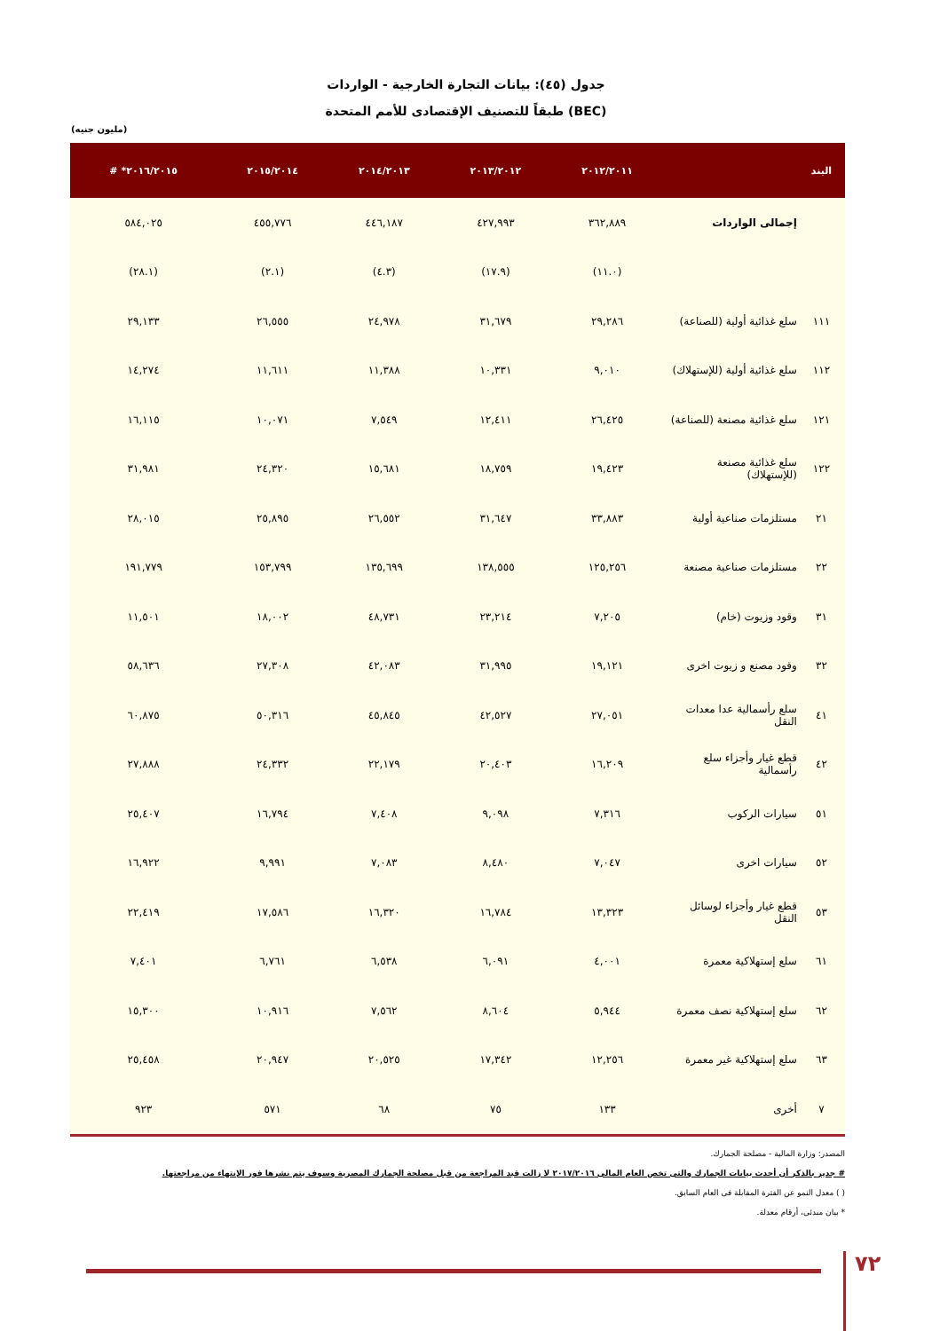جدول (٤٥): بيانات التجارة الخارجية - الواردات
طبقاً للتصنيف الإقتصادى للأمم المتحدة (BEC)
(مليون جنيه)
| البند | | ٢٠١٢/٢٠١١ | ٢٠١٣/٢٠١٢ | ٢٠١٤/٢٠١٣ | ٢٠١٥/٢٠١٤ | ٢٠١٦/٢٠١٥* # |
| --- | --- | --- | --- | --- | --- | --- |
| | إجمالى الواردات | ٣٦٢,٨٨٩ | ٤٢٧,٩٩٣ | ٤٤٦,١٨٧ | ٤٥٥,٧٧٦ | ٥٨٤,٠٢٥ |
| | | (١١.٠) | (١٧.٩) | (٤.٣) | (٢.١) | (٢٨.١) |
| ١١١ | سلع غذائية أولية (للصناعة) | ٢٩,٢٨٦ | ٣١,٦٧٩ | ٢٤,٩٧٨ | ٢٦,٥٥٥ | ٢٩,١٣٣ |
| ١١٢ | سلع غذائية أولية (للإستهلاك) | ٩,٠١٠ | ١٠,٣٣١ | ١١,٣٨٨ | ١١,٦١١ | ١٤,٢٧٤ |
| ١٢١ | سلع غذائية مصنعة (للصناعة) | ٢٦,٤٢٥ | ١٢,٤١١ | ٧,٥٤٩ | ١٠,٠٧١ | ١٦,١١٥ |
| ١٢٢ | سلع غذائية مصنعة (للإستهلاك) | ١٩,٤٢٣ | ١٨,٧٥٩ | ١٥,٦٨١ | ٢٤,٣٢٠ | ٣١,٩٨١ |
| ٢١ | مستلزمات صناعية أولية | ٣٣,٨٨٣ | ٣١,٦٤٧ | ٢٦,٥٥٢ | ٢٥,٨٩٥ | ٢٨,٠١٥ |
| ٢٢ | مستلزمات صناعية مصنعة | ١٢٥,٢٥٦ | ١٣٨,٥٥٥ | ١٣٥,٦٩٩ | ١٥٣,٧٩٩ | ١٩١,٧٧٩ |
| ٣١ | وقود وزيوت (خام) | ٧,٢٠٥ | ٢٣,٢١٤ | ٤٨,٧٣١ | ١٨,٠٠٢ | ١١,٥٠١ |
| ٣٢ | وقود مصنع و زيوت اخرى | ١٩,١٢١ | ٣١,٩٩٥ | ٤٢,٠٨٣ | ٢٧,٣٠٨ | ٥٨,٦٣٦ |
| ٤١ | سلع رأسمالية عدا معدات النقل | ٢٧,٠٥١ | ٤٢,٥٢٧ | ٤٥,٨٤٥ | ٥٠,٣١٦ | ٦٠,٨٧٥ |
| ٤٢ | قطع غيار وأجزاء سلع رأسمالية | ١٦,٢٠٩ | ٢٠,٤٠٣ | ٢٢,١٧٩ | ٢٤,٣٣٢ | ٢٧,٨٨٨ |
| ٥١ | سيارات الركوب | ٧,٣١٦ | ٩,٠٩٨ | ٧,٤٠٨ | ١٦,٧٩٤ | ٢٥,٤٠٧ |
| ٥٢ | سيارات اخرى | ٧,٠٤٧ | ٨,٤٨٠ | ٧,٠٨٣ | ٩,٩٩١ | ١٦,٩٢٢ |
| ٥٣ | قطع غيار وأجزاء لوسائل النقل | ١٣,٣٢٣ | ١٦,٧٨٤ | ١٦,٣٢٠ | ١٧,٥٨٦ | ٢٢,٤١٩ |
| ٦١ | سلع إستهلاكية معمرة | ٤,٠٠١ | ٦,٠٩١ | ٦,٥٣٨ | ٦,٧٦١ | ٧,٤٠١ |
| ٦٢ | سلع إستهلاكية نصف معمرة | ٥,٩٤٤ | ٨,٦٠٤ | ٧,٥٦٢ | ١٠,٩١٦ | ١٥,٣٠٠ |
| ٦٣ | سلع إستهلاكية غير معمرة | ١٢,٢٥٦ | ١٧,٣٤٢ | ٢٠,٥٢٥ | ٢٠,٩٤٧ | ٢٥,٤٥٨ |
| ٧ | أخرى | ١٣٣ | ٧٥ | ٦٨ | ٥٧١ | ٩٢٣ |
المصدر: وزارة المالية - مصلحة الجمارك.
# جدير بالذكر أن أحدث بيانات الجمارك والتى تخص العام المالى ٢٠١٧/٢٠١٦ لا زالت قيد المراجعة من قبل مصلحة الجمارك المصرية وسوف يتم نشرها فور الإنتهاء من مراجعتها.
( ) معدل النمو عن الفترة المقابلة فى العام السابق.
* بيان مبدئى، أرقام معدلة.
٧٢